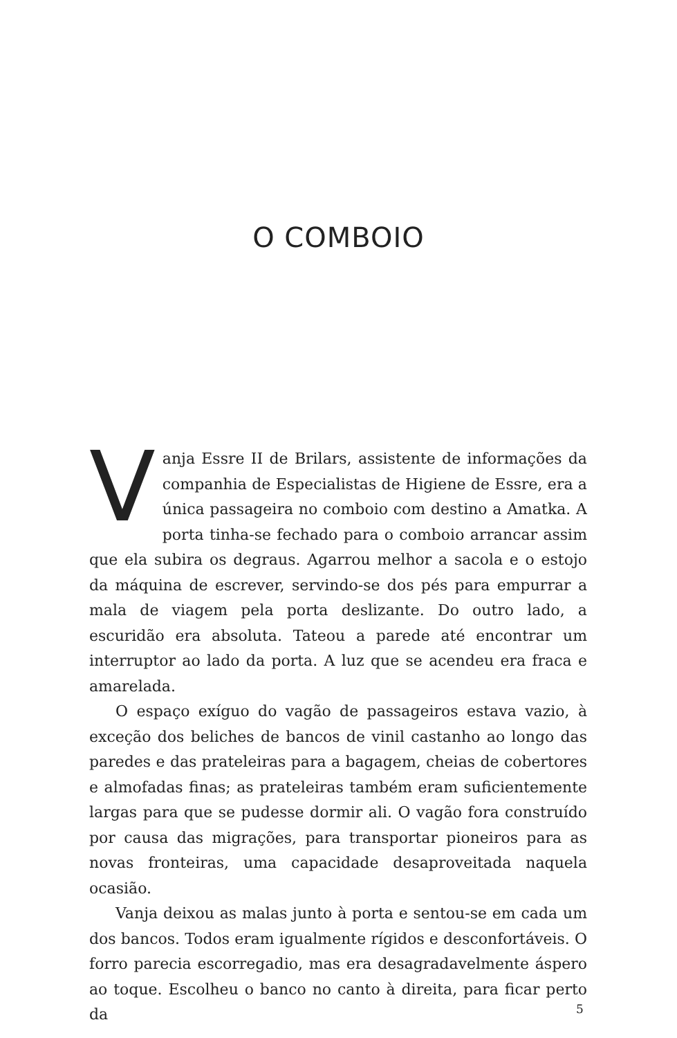O COMBOIO
Vanja Essre II de Brilars, assistente de informações da companhia de Especialistas de Higiene de Essre, era a única passageira no comboio com destino a Amatka. A porta tinha-se fechado para o comboio arrancar assim que ela subira os degraus. Agarrou melhor a sacola e o estojo da máquina de escrever, servindo-se dos pés para empurrar a mala de viagem pela porta deslizante. Do outro lado, a escuridão era absoluta. Tateou a parede até encontrar um interruptor ao lado da porta. A luz que se acendeu era fraca e amarelada.
O espaço exíguo do vagão de passageiros estava vazio, à exceção dos beliches de bancos de vinil castanho ao longo das paredes e das prateleiras para a bagagem, cheias de cobertores e almofadas finas; as prateleiras também eram suficientemente largas para que se pudesse dormir ali. O vagão fora construído por causa das migrações, para transportar pioneiros para as novas fronteiras, uma capacidade desaproveitada naquela ocasião.
Vanja deixou as malas junto à porta e sentou-se em cada um dos bancos. Todos eram igualmente rígidos e desconfortáveis. O forro parecia escorregadio, mas era desagradavelmente áspero ao toque. Escolheu o banco no canto à direita, para ficar perto da
5